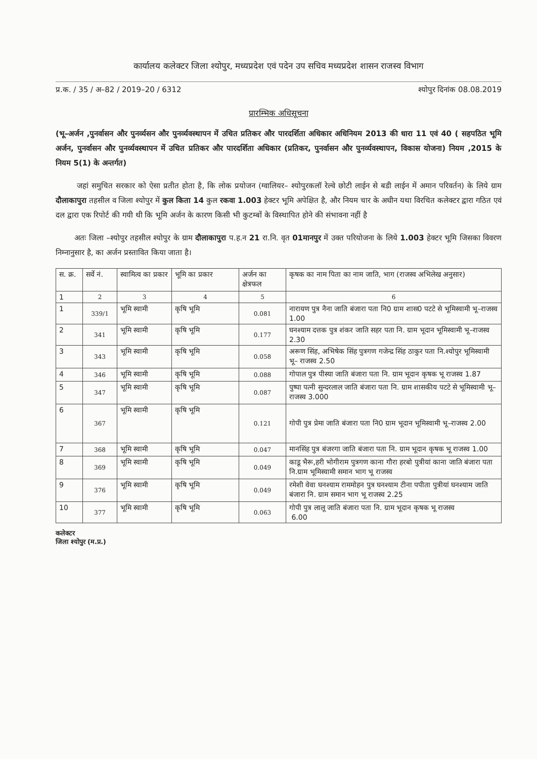कार्यालय कलेक्टर जिला श्योपुर, मध्यप्रदेश एवं पदेन उप सचिव मध्यप्रदेश शासन राजस्व विभाग
प्र.क. / 35 / अ–82 / 2019–20 / 6312 श्योपुर दिनांक 08.08.2019
प्रारम्भिक अधिसूचना
(भू–अर्जन ,पुनर्वासन और पुनर्व्यसन और पुनर्व्यवस्थापन में उचित प्रतिकर और पारदर्शिता अधिकार अधिनियम 2013 की धारा 11 एवं 40 ( सहपठित भूमि अर्जन, पुनर्वासन और पुनर्व्यवस्थापन में उचित प्रतिकर और पारदर्शिता अधिकार (प्रतिकर, पुनर्वासन और पुनर्व्यवस्थापन, विकास योजना) नियम ,2015 के नियम 5(1) के अन्तर्गत)
जहां समुचित सरकार को ऐसा प्रतीत होता है, कि लोक प्रयोजन (ग्वालियर– श्योपुरकलॉ रेल्वे छोटी लाईन से बडी लाईन में अमान परिवर्तन) के लिये ग्राम दौलाकापुरा तहसील व जिला श्योपुर में कुल किता 14 कुल रकवा 1.003 हेक्टर भूमि अपेक्षित है, और नियम चार के अधीन यथा विरचित कलेक्टर द्वारा गठित एवं दल द्वारा एक रिपोर्ट की गयी थी कि भूमि अर्जन के कारण किसी भी कुटम्बों के विस्थापित होने की संभावना नहीं है
अतः जिला –श्योपुर तहसील श्योपुर के ग्राम दौलाकापुरा प.ह.न 21 रा.नि. वृत 01मानपुर में उक्त परियोजना के लिये 1.003 हेक्टर भूमि जिसका विवरण निम्नानुसार है, का अर्जन प्रस्तावित किया जाता है।
| स. क्र. | सर्वे नं. | स्वामित्व का प्रकार | भूमि का प्रकार | अर्जन का क्षेत्रफल | कृषक का नाम पिता का नाम जाति, भाग (राजस्व अभिलेख अनुसार) |
| --- | --- | --- | --- | --- | --- |
| 1 | 2 | 3 | 4 | 5 | 6 |
| 1 | 339/1 | भूमि स्वामी | कृषि भूमि | 0.081 | नारायण पुत्र नैना जाति बंजारा पता नि0 ग्राम शास0 पटटे से भूमिस्वामी भू–राजस्व 1.00 |
| 2 | 341 | भूमि स्वामी | कृषि भूमि | 0.177 | घनश्याम दत्तक पुत्र शंकर जाति सहर पता नि. ग्राम भूदान भूमिस्वामी भू–राजस्व 2.30 |
| 3 | 343 | भूमि स्वामी | कृषि भूमि | 0.058 | अरूण सिंह, अभिषेक सिंह पुत्रगण गजेन्द्र सिंह ठाकुर पता नि.श्योपुर भूमिस्वामी भू– राजस्व 2.50 |
| 4 | 346 | भूमि स्वामी | कृषि भूमि | 0.088 | गोपाल पुत्र पीस्या जाति बंजारा पता नि. ग्राम भूदान कृषक भू राजस्व 1.87 |
| 5 | 347 | भूमि स्वामी | कृषि भूमि | 0.087 | पुष्पा पत्नी सुन्दरलाल जाति बंजारा पता नि. ग्राम शासकीय पटटे से भूमिस्वामी भू– राजस्व 3.000 |
| 6 | 367 | भूमि स्वामी | कृषि भूमि | 0.121 | गोपी पुत्र प्रेमा जाति बंजारा पता नि0 ग्राम भूदान भूमिस्वामी भू–राजस्व 2.00 |
| 7 | 368 | भूमि स्वामी | कृषि भूमि | 0.047 | मानसिंह पुत्र बंजरगा जाति बंजारा पता नि. ग्राम भूदान कृषक भू राजस्व 1.00 |
| 8 | 369 | भूमि स्वामी | कृषि भूमि | 0.049 | काडू भैरू,हरी भोगीराम पुत्रगण काना गौरा हरबो पुत्रीयां काना जाति बंजारा पता नि.ग्राम भूमिस्वामी समान भाग भू राजस्व |
| 9 | 376 | भूमि स्वामी | कृषि भूमि | 0.049 | रमेशी वेवा घनश्याम राममोहन पुत्र घनश्याम टीना पपीता पुत्रीयां घनश्याम जाति बंजारा नि. ग्राम समान भाग भू राजस्व 2.25 |
| 10 | 377 | भूमि स्वामी | कृषि भूमि | 0.063 | गोपी पुत्र लालू जाति बंजारा पता नि. ग्राम भूदान कृषक भू राजस्व 6.00 |
कलेक्टर
जिला श्योपुर (म.प्र.)